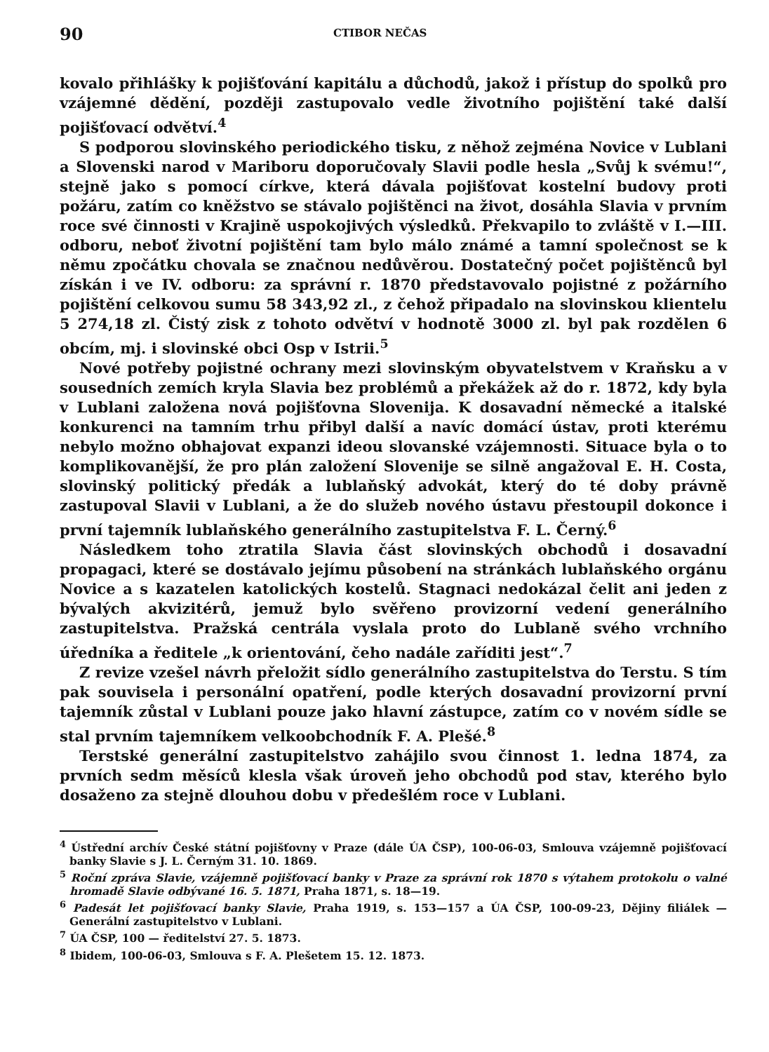90 CTIBOR NEČAS
kovalo přihlášky k pojišťování kapitálu a důchodů, jakož i přístup do spolků pro vzájemné dědění, později zastupovalo vedle životního pojištění také další pojišťovací odvětví.<sup>4</sup>
S podporou slovinského periodického tisku, z něhož zejména Novice v Lublani a Slovenski narod v Mariboru doporučovaly Slavii podle hesla „Svůj k svému!“, stejně jako s pomocí církve, která dávala pojišťovat kostelní budovy proti požáru, zatím co kněžstvo se stávalo pojištěnci na život, dosáhla Slavia v prvním roce své činnosti v Krajině uspokojivých výsledků. Překvapilo to zvláště v I.—III. odboru, neboť životní pojištění tam bylo málo známé a tamní společnost se k němu zpočátku chovala se značnou nedůvěrou. Dostatečný počet pojištěnců byl získán i ve IV. odboru: za správní r. 1870 představovalo pojistné z požárního pojištění celkovou sumu 58 343,92 zl., z čehož připadalo na slovinskou klientelu 5 274,18 zl. Čistý zisk z tohoto odvětví v hodnotě 3000 zl. byl pak rozdělen 6 obcím, mj. i slovinské obci Osp v Istrii.<sup>5</sup>
Nové potřeby pojistné ochrany mezi slovinským obyvatelstvem v Kraňsku a v sousedních zemích kryla Slavia bez problémů a překážek až do r. 1872, kdy byla v Lublani založena nová pojišťovna Slovenija. K dosavadní německé a italské konkurenci na tamním trhu přibyl další a navíc domácí ústav, proti kterému nebylo možno obhajovat expanzi ideou slovanské vzájemnosti. Situace byla o to komplikovanější, že pro plán založení Slovenije se silně angažoval E. H. Costa, slovinský politický předák a lublaňský advokát, který do té doby právně zastupoval Slavii v Lublani, a že do služeb nového ústavu přestoupil dokonce i první tajemník lublaňského generálního zastupitelstva F. L. Černý.<sup>6</sup>
Následkem toho ztratila Slavia část slovinských obchodů i dosavadní propagaci, které se dostávalo jejímu působení na stránkách lublaňského orgánu Novice a s kazatelen katolických kostelů. Stagnaci nedokázal čelit ani jeden z bývalých akvizitérů, jemuž bylo svěřeno provizorní vedení generálního zastupitelstva. Pražská centrála vyslala proto do Lublaně svého vrchního úředníka a ředitele „k orientování, čeho nadále zaříditi jest“.<sup>7</sup>
Z revize vzešel návrh přeložit sídlo generálního zastupitelstva do Terstu. S tím pak souvisela i personální opatření, podle kterých dosavadní provizorní první tajemník zůstal v Lublani pouze jako hlavní zástupce, zatím co v novém sídle se stal prvním tajemníkem velkoobchodník F. A. Plešé.<sup>8</sup>
Terstské generální zastupitelstvo zahájilo svou činnost 1. ledna 1874, za prvních sedm měsíců klesla však úroveň jeho obchodů pod stav, kterého bylo dosaženo za stejně dlouhou dobu v předešlém roce v Lublani.
<sup>4</sup> Ústřední archív České státní pojišťovny v Praze (dále ÚA ČSP), 100-06-03, Smlouva vzájemně pojišťovací banky Slavie s J. L. Černým 31. 10. 1869.
<sup>5</sup> Roční zpráva Slavie, vzájemně pojišťovací banky v Praze za správní rok 1870 s výtahem protokolu o valné hromadě Slavie odbývané 16. 5. 1871, Praha 1871, s. 18—19.
<sup>6</sup> Padesát let pojišťovací banky Slavie, Praha 1919, s. 153—157 a ÚA ČSP, 100-09-23, Dějiny filiálek — Generální zastupitelstvo v Lublani.
<sup>7</sup> ÚA ČSP, 100 — ředitelství 27. 5. 1873.
<sup>8</sup> Ibidem, 100-06-03, Smlouva s F. A. Plešetem 15. 12. 1873.